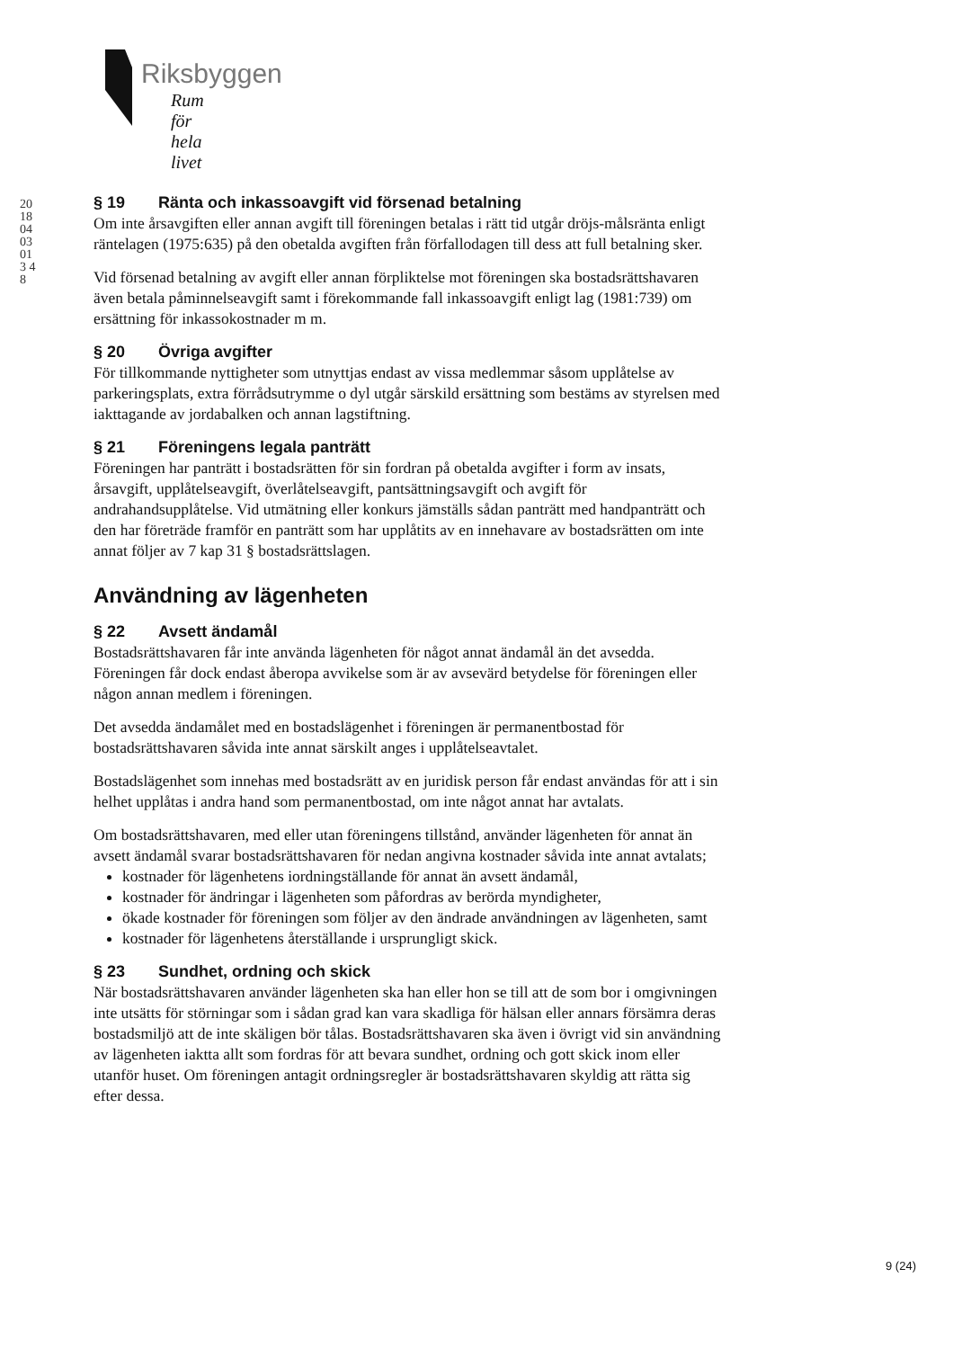Riksbyggen
Rum för hela livet
20180403013 48
§ 19 Ränta och inkassoavgift vid försenad betalning
Om inte årsavgiften eller annan avgift till föreningen betalas i rätt tid utgår dröjs-målsränta enligt räntelagen (1975:635) på den obetalda avgiften från förfallodagen till dess att full betalning sker.
Vid försenad betalning av avgift eller annan förpliktelse mot föreningen ska bostadsrättshavaren även betala påminnelseavgift samt i förekommande fall inkassoavgift enligt lag (1981:739) om ersättning för inkassokostnader m m.
§ 20 Övriga avgifter
För tillkommande nyttigheter som utnyttjas endast av vissa medlemmar såsom upplåtelse av parkeringsplats, extra förrådsutrymme o dyl utgår särskild ersättning som bestäms av styrelsen med iakttagande av jordabalken och annan lagstiftning.
§ 21 Föreningens legala panträtt
Föreningen har panträtt i bostadsrätten för sin fordran på obetalda avgifter i form av insats, årsavgift, upplåtelseavgift, överlåtelseavgift, pantsättningsavgift och avgift för andrahandsupplåtelse. Vid utmätning eller konkurs jämställs sådan panträtt med handpanträtt och den har företräde framför en panträtt som har upplåtits av en innehavare av bostadsrätten om inte annat följer av 7 kap 31 § bostadsrättslagen.
Användning av lägenheten
§ 22 Avsett ändamål
Bostadsrättshavaren får inte använda lägenheten för något annat ändamål än det avsedda. Föreningen får dock endast åberopa avvikelse som är av avsevärd betydelse för föreningen eller någon annan medlem i föreningen.
Det avsedda ändamålet med en bostadslägenhet i föreningen är permanentbostad för bostadsrättshavaren såvida inte annat särskilt anges i upplåtelseavtalet.
Bostadslägenhet som innehas med bostadsrätt av en juridisk person får endast användas för att i sin helhet upplåtas i andra hand som permanentbostad, om inte något annat har avtalats.
Om bostadsrättshavaren, med eller utan föreningens tillstånd, använder lägenheten för annat än avsett ändamål svarar bostadsrättshavaren för nedan angivna kostnader såvida inte annat avtalats;
kostnader för lägenhetens iordningställande för annat än avsett ändamål,
kostnader för ändringar i lägenheten som påfordras av berörda myndigheter,
ökade kostnader för föreningen som följer av den ändrade användningen av lägenheten, samt
kostnader för lägenhetens återställande i ursprungligt skick.
§ 23 Sundhet, ordning och skick
När bostadsrättshavaren använder lägenheten ska han eller hon se till att de som bor i omgivningen inte utsätts för störningar som i sådan grad kan vara skadliga för hälsan eller annars försämra deras bostadsmiljö att de inte skäligen bör tålas. Bostadsrättshavaren ska även i övrigt vid sin användning av lägenheten iaktta allt som fordras för att bevara sundhet, ordning och gott skick inom eller utanför huset. Om föreningen antagit ordningsregler är bostadsrättshavaren skyldig att rätta sig efter dessa.
9 (24)